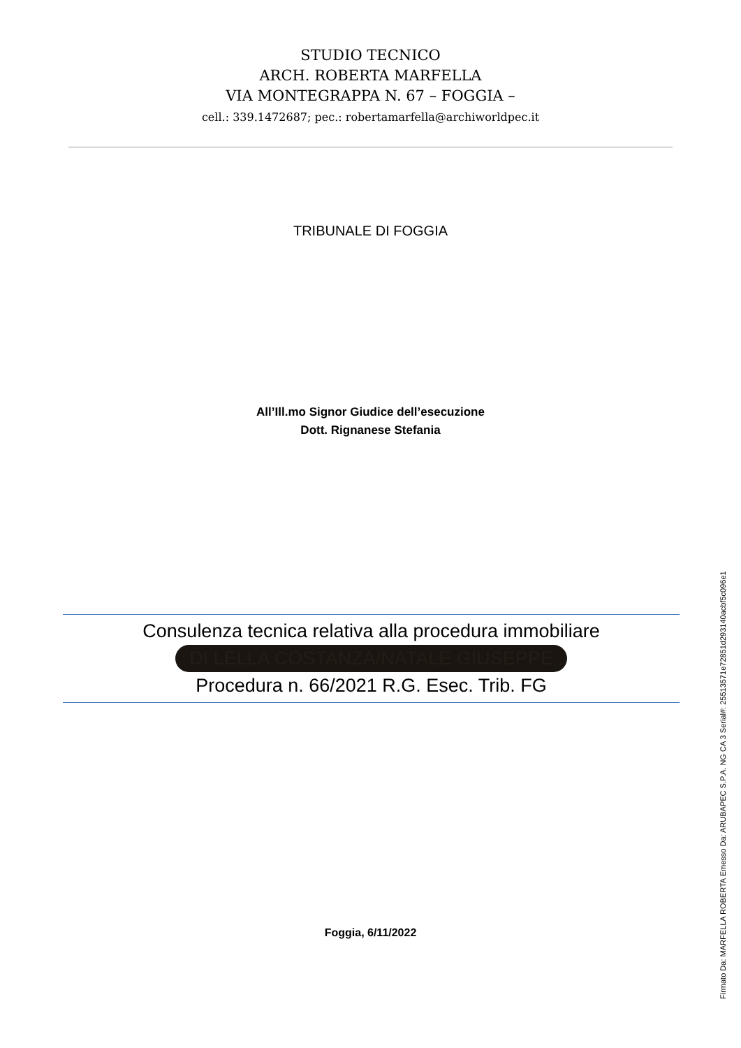STUDIO TECNICO
ARCH. ROBERTA MARFELLA
VIA MONTEGRAPPA N. 67 – FOGGIA –
cell.: 339.1472687; pec.: robertamarfella@archiworldpec.it
TRIBUNALE DI FOGGIA
All’Ill.mo Signor Giudice dell’esecuzione
Dott. Rignanese Stefania
Consulenza tecnica relativa alla procedura immobiliare
DI LELLA COSTANZA/NATALE GIUSEPPE
Procedura n. 66/2021 R.G. Esec. Trib. FG
Foggia, 6/11/2022
Firmato Da: MARFELLA ROBERTA Emesso Da: ARUBAPEC S.P.A. NG CA 3 Serial#: 25513571e72851d293140acbf5c096e1